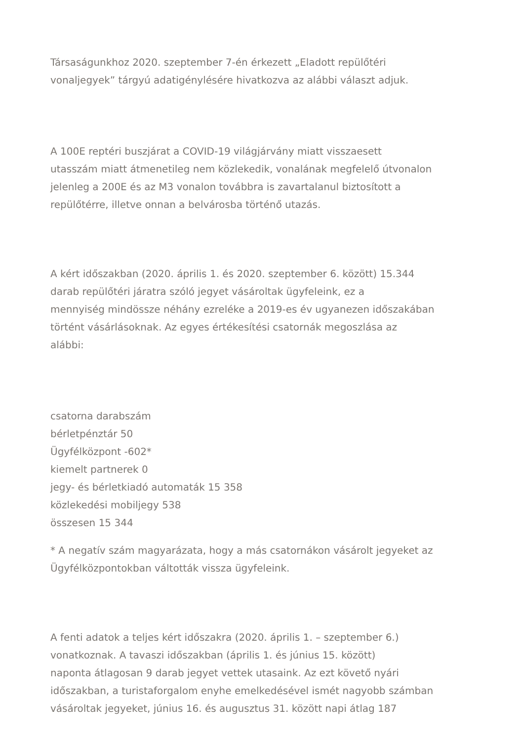Társaságunkhoz 2020. szeptember 7-én érkezett „Eladott repülőtéri
vonaljegyek” tárgyú adatigénylésére hivatkozva az alábbi választ adjuk.
A 100E reptéri buszjárat a COVID-19 világjárvány miatt visszaesett
utasszám miatt átmenetileg nem közlekedik, vonalának megfelelő útvonalon
jelenleg a 200E és az M3 vonalon továbbra is zavartalanul biztosított a
repülőtérre, illetve onnan a belvárosba történő utazás.
A kért időszakban (2020. április 1. és 2020. szeptember 6. között) 15.344
darab repülőtéri járatra szóló jegyet vásároltak ügyfeleink, ez a
mennyiség mindössze néhány ezreléke a 2019-es év ugyanezen időszakában
történt vásárlásoknak. Az egyes értékesítési csatornák megoszlása az
alábbi:
csatorna darabszám
bérletpénztár 50
Ügyfélközpont -602*
kiemelt partnerek 0
jegy- és bérletkiadó automaták 15 358
közlekedési mobiljegy 538
összesen 15 344
* A negatív szám magyarázata, hogy a más csatornákon vásárolt jegyeket az
Ügyfélközpontokban váltották vissza ügyfeleink.
A fenti adatok a teljes kért időszakra (2020. április 1. – szeptember 6.)
vonatkoznak. A tavaszi időszakban (április 1. és június 15. között)
naponta átlagosan 9 darab jegyet vettek utasaink. Az ezt követő nyári
időszakban, a turistaforgalom enyhe emelkedésével ismét nagyobb számban
vásároltak jegyeket, június 16. és augusztus 31. között napi átlag 187